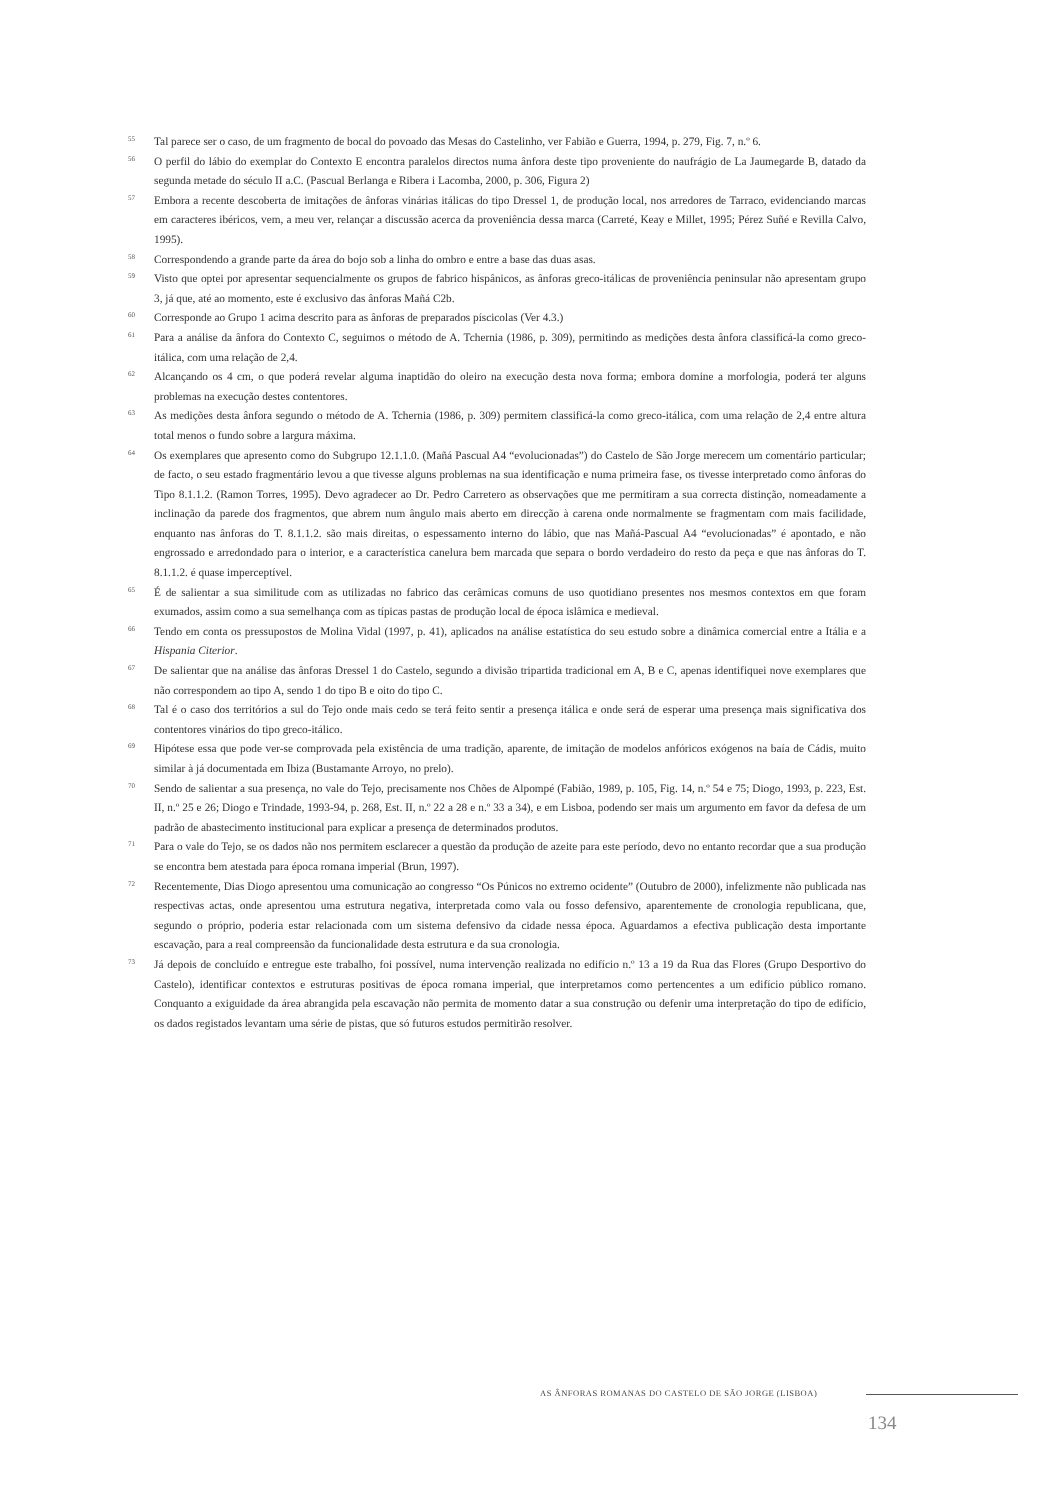55
Tal parece ser o caso, de um fragmento de bocal do povoado das Mesas do Castelinho, ver Fabião e Guerra, 1994, p. 279, Fig. 7, n.º 6.
56
O perfil do lábio do exemplar do Contexto E encontra paralelos directos numa ânfora deste tipo proveniente do naufrágio de La Jaumegarde B, datado da segunda metade do século II a.C. (Pascual Berlanga e Ribera i Lacomba, 2000, p. 306, Figura 2)
57
Embora a recente descoberta de imitações de ânforas vinárias itálicas do tipo Dressel 1, de produção local, nos arredores de Tarraco, evidenciando marcas em caracteres ibéricos, vem, a meu ver, relançar a discussão acerca da proveniência dessa marca (Carreté, Keay e Millet, 1995; Pérez Suñé e Revilla Calvo, 1995).
58
Correspondendo a grande parte da área do bojo sob a linha do ombro e entre a base das duas asas.
59
Visto que optei por apresentar sequencialmente os grupos de fabrico hispânicos, as ânforas greco-itálicas de proveniência peninsular não apresentam grupo 3, já que, até ao momento, este é exclusivo das ânforas Mañá C2b.
60
Corresponde ao Grupo 1 acima descrito para as ânforas de preparados píscicolas (Ver 4.3.)
61
Para a análise da ânfora do Contexto C, seguimos o método de A. Tchernia (1986, p. 309), permitindo as medições desta ânfora classificá-la como greco-itálica, com uma relação de 2,4.
62
Alcançando os 4 cm, o que poderá revelar alguma inaptidão do oleiro na execução desta nova forma; embora domine a morfologia, poderá ter alguns problemas na execução destes contentores.
63
As medições desta ânfora segundo o método de A. Tchernia (1986, p. 309) permitem classificá-la como greco-itálica, com uma relação de 2,4 entre altura total menos o fundo sobre a largura máxima.
64
Os exemplares que apresento como do Subgrupo 12.1.1.0. (Mañá Pascual A4 “evolucionadas”) do Castelo de São Jorge merecem um comentário particular; de facto, o seu estado fragmentário levou a que tivesse alguns problemas na sua identificação e numa primeira fase, os tivesse interpretado como ânforas do Tipo 8.1.1.2. (Ramon Torres, 1995). Devo agradecer ao Dr. Pedro Carretero as observações que me permitiram a sua correcta distinção, nomeadamente a inclinação da parede dos fragmentos, que abrem num ângulo mais aberto em direcção à carena onde normalmente se fragmentam com mais facilidade, enquanto nas ânforas do T. 8.1.1.2. são mais direitas, o espessamento interno do lábio, que nas Mañá-Pascual A4 “evolucionadas” é apontado, e não engrossado e arredondado para o interior, e a característica canelura bem marcada que separa o bordo verdadeiro do resto da peça e que nas ânforas do T. 8.1.1.2. é quase imperceptível.
65
É de salientar a sua similitude com as utilizadas no fabrico das cerâmicas comuns de uso quotidiano presentes nos mesmos contextos em que foram exumados, assim como a sua semelhança com as típicas pastas de produção local de época islâmica e medieval.
66
Tendo em conta os pressupostos de Molina Vidal (1997, p. 41), aplicados na análise estatística do seu estudo sobre a dinâmica comercial entre a Itália e a Hispania Citerior.
67
De salientar que na análise das ânforas Dressel 1 do Castelo, segundo a divisão tripartida tradicional em A, B e C, apenas identifiquei nove exemplares que não correspondem ao tipo A, sendo 1 do tipo B e oito do tipo C.
68
Tal é o caso dos territórios a sul do Tejo onde mais cedo se terá feito sentir a presença itálica e onde será de esperar uma presença mais significativa dos contentores vinários do tipo greco-itálico.
69
Hipótese essa que pode ver-se comprovada pela existência de uma tradição, aparente, de imitação de modelos anfóricos exógenos na baía de Cádis, muito similar à já documentada em Ibiza (Bustamante Arroyo, no prelo).
70
Sendo de salientar a sua presença, no vale do Tejo, precisamente nos Chões de Alpompé (Fabião, 1989, p. 105, Fig. 14, n.º 54 e 75; Diogo, 1993, p. 223, Est. II, n.º 25 e 26; Diogo e Trindade, 1993-94, p. 268, Est. II, n.º 22 a 28 e n.º 33 a 34), e em Lisboa, podendo ser mais um argumento em favor da defesa de um padrão de abastecimento institucional para explicar a presença de determinados produtos.
71
Para o vale do Tejo, se os dados não nos permitem esclarecer a questão da produção de azeite para este período, devo no entanto recordar que a sua produção se encontra bem atestada para época romana imperial (Brun, 1997).
72
Recentemente, Dias Diogo apresentou uma comunicação ao congresso “Os Púnicos no extremo ocidente” (Outubro de 2000), infelizmente não publicada nas respectivas actas, onde apresentou uma estrutura negativa, interpretada como vala ou fosso defensivo, aparentemente de cronologia republicana, que, segundo o próprio, poderia estar relacionada com um sistema defensivo da cidade nessa época. Aguardamos a efectiva publicação desta importante escavação, para a real compreensão da funcionalidade desta estrutura e da sua cronologia.
73
Já depois de concluído e entregue este trabalho, foi possível, numa intervenção realizada no edifício n.º 13 a 19 da Rua das Flores (Grupo Desportivo do Castelo), identificar contextos e estruturas positivas de época romana imperial, que interpretamos como pertencentes a um edifício público romano. Conquanto a exiguidade da área abrangida pela escavação não permita de momento datar a sua construção ou defenir uma interpretação do tipo de edifício, os dados registados levantam uma série de pistas, que só futuros estudos permitirão resolver.
AS ÂNFORAS ROMANAS DO CASTELO DE SÃO JORGE (LISBOA)
134